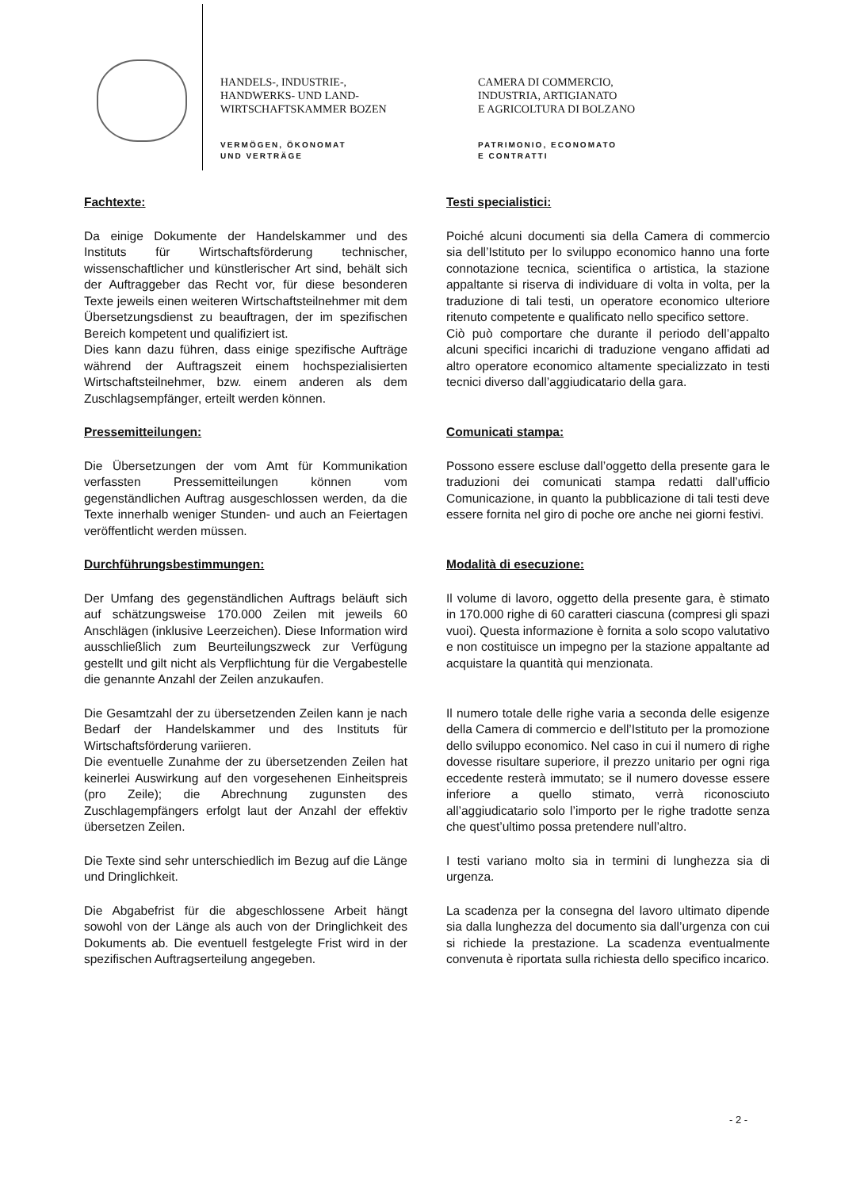HANDELS-, INDUSTRIE-,
HANDWERKS- UND LAND-
WIRTSCHAFTSKAMMER BOZEN
VERMÖGEN, ÖKONOMAT
UND VERTRÄGE
CAMERA DI COMMERCIO,
INDUSTRIA, ARTIGIANATO
E AGRICOLTURA DI BOLZANO
PATRIMONIO, ECONOMATO
E CONTRATTI
Fachtexte:
Da einige Dokumente der Handelskammer und des Instituts für Wirtschaftsförderung technischer, wissenschaftlicher und künstlerischer Art sind, behält sich der Auftraggeber das Recht vor, für diese besonderen Texte jeweils einen weiteren Wirtschaftsteilnehmer mit dem Übersetzungsdienst zu beauftragen, der im spezifischen Bereich kompetent und qualifiziert ist.
Dies kann dazu führen, dass einige spezifische Aufträge während der Auftragszeit einem hochspezialisierten Wirtschaftsteilnehmer, bzw. einem anderen als dem Zuschlagsempfänger, erteilt werden können.
Testi specialistici:
Poiché alcuni documenti sia della Camera di commercio sia dell’Istituto per lo sviluppo economico hanno una forte connotazione tecnica, scientifica o artistica, la stazione appaltante si riserva di individuare di volta in volta, per la traduzione di tali testi, un operatore economico ulteriore ritenuto competente e qualificato nello specifico settore.
Ciò può comportare che durante il periodo dell’appalto alcuni specifici incarichi di traduzione vengano affidati ad altro operatore economico altamente specializzato in testi tecnici diverso dall’aggiudicatario della gara.
Pressemitteilungen:
Die Übersetzungen der vom Amt für Kommunikation verfassten Pressemitteilungen können vom gegenständlichen Auftrag ausgeschlossen werden, da die Texte innerhalb weniger Stunden- und auch an Feiertagen veröffentlicht werden müssen.
Comunicati stampa:
Possono essere escluse dall’oggetto della presente gara le traduzioni dei comunicati stampa redatti dall’ufficio Comunicazione, in quanto la pubblicazione di tali testi deve essere fornita nel giro di poche ore anche nei giorni festivi.
Durchführungsbestimmungen:
Der Umfang des gegenständlichen Auftrags beläuft sich auf schätzungsweise 170.000 Zeilen mit jeweils 60 Anschlägen (inklusive Leerzeichen). Diese Information wird ausschließlich zum Beurteilungszweck zur Verfügung gestellt und gilt nicht als Verpflichtung für die Vergabestelle die genannte Anzahl der Zeilen anzukaufen.
Modalità di esecuzione:
Il volume di lavoro, oggetto della presente gara, è stimato in 170.000 righe di 60 caratteri ciascuna (compresi gli spazi vuoi). Questa informazione è fornita a solo scopo valutativo e non costituisce un impegno per la stazione appaltante ad acquistare la quantità qui menzionata.
Die Gesamtzahl der zu übersetzenden Zeilen kann je nach Bedarf der Handelskammer und des Instituts für Wirtschaftsförderung variieren.
Die eventuelle Zunahme der zu übersetzenden Zeilen hat keinerlei Auswirkung auf den vorgesehenen Einheitspreis (pro Zeile); die Abrechnung zugunsten des Zuschlagempfängers erfolgt laut der Anzahl der effektiv übersetzen Zeilen.
Il numero totale delle righe varia a seconda delle esigenze della Camera di commercio e dell’Istituto per la promozione dello sviluppo economico. Nel caso in cui il numero di righe dovesse risultare superiore, il prezzo unitario per ogni riga eccedente resterà immutato; se il numero dovesse essere inferiore a quello stimato, verrà riconosciuto all’aggiudicatario solo l’importo per le righe tradotte senza che quest’ultimo possa pretendere null’altro.
Die Texte sind sehr unterschiedlich im Bezug auf die Länge und Dringlichkeit.
I testi variano molto sia in termini di lunghezza sia di urgenza.
Die Abgabefrist für die abgeschlossene Arbeit hängt sowohl von der Länge als auch von der Dringlichkeit des Dokuments ab. Die eventuell festgelegte Frist wird in der spezifischen Auftragserteilung angegeben.
La scadenza per la consegna del lavoro ultimato dipende sia dalla lunghezza del documento sia dall’urgenza con cui si richiede la prestazione. La scadenza eventualmente convenuta è riportata sulla richiesta dello specifico incarico.
- 2 -